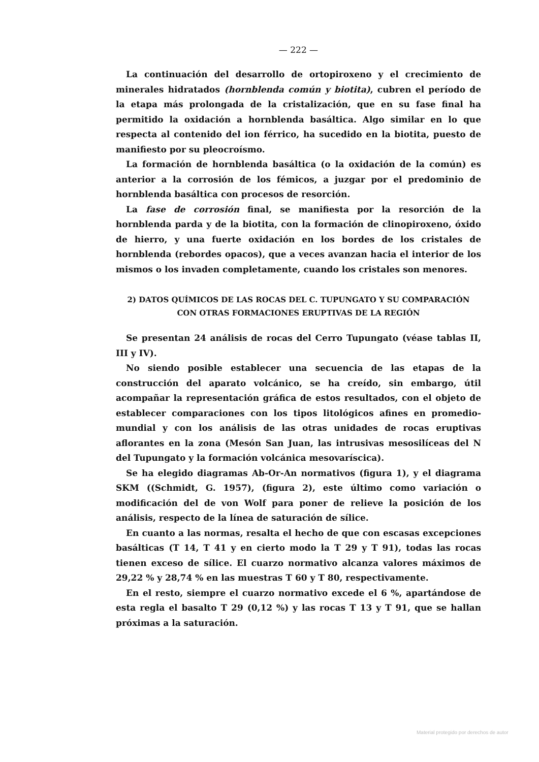— 222 —
La continuación del desarrollo de ortopiroxeno y el crecimiento de minerales hidratados (hornblenda común y biotita), cubren el período de la etapa más prolongada de la cristalización, que en su fase final ha permitido la oxidación a hornblenda basáltica. Algo similar en lo que respecta al contenido del ion férrico, ha sucedido en la biotita, puesto de manifiesto por su pleocroísmo.
La formación de hornblenda basáltica (o la oxidación de la común) es anterior a la corrosión de los fémicos, a juzgar por el predominio de hornblenda basáltica con procesos de resorción.
La fase de corrosión final, se manifiesta por la resorción de la hornblenda parda y de la biotita, con la formación de clinopiroxeno, óxido de hierro, y una fuerte oxidación en los bordes de los cristales de hornblenda (rebordes opacos), que a veces avanzan hacia el interior de los mismos o los invaden completamente, cuando los cristales son menores.
2) DATOS QUÍMICOS DE LAS ROCAS DEL C. TUPUNGATO Y SU COMPARACIÓN
CON OTRAS FORMACIONES ERUPTIVAS DE LA REGIÓN
Se presentan 24 análisis de rocas del Cerro Tupungato (véase tablas II, III y IV).
No siendo posible establecer una secuencia de las etapas de la construcción del aparato volcánico, se ha creído, sin embargo, útil acompañar la representación gráfica de estos resultados, con el objeto de establecer comparaciones con los tipos litológicos afines en promedio-mundial y con los análisis de las otras unidades de rocas eruptivas aflorantes en la zona (Mesón San Juan, las intrusivas mesosilíceas del N del Tupungato y la formación volcánica mesovaríscica).
Se ha elegido diagramas Ab-Or-An normativos (figura 1), y el diagrama SKM ((Schmidt, G. 1957), (figura 2), este último como variación o modificación del de von Wolf para poner de relieve la posición de los análisis, respecto de la línea de saturación de sílice.
En cuanto a las normas, resalta el hecho de que con escasas excepciones basálticas (T 14, T 41 y en cierto modo la T 29 y T 91), todas las rocas tienen exceso de sílice. El cuarzo normativo alcanza valores máximos de 29,22 % y 28,74 % en las muestras T 60 y T 80, respectivamente.
En el resto, siempre el cuarzo normativo excede el 6 %, apartándose de esta regla el basalto T 29 (0,12 %) y las rocas T 13 y T 91, que se hallan próximas a la saturación.
Material protegido por derechos de autor